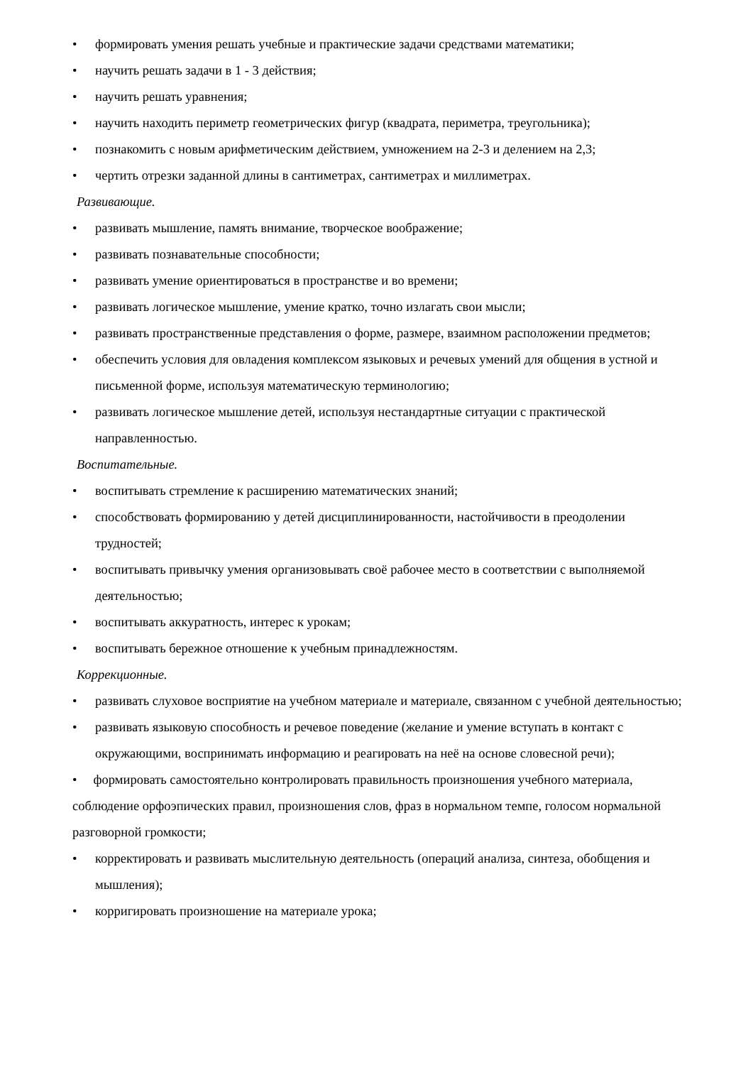• формировать умения решать учебные и практические задачи средствами математики;
• научить решать задачи в 1 - 3 действия;
• научить решать уравнения;
• научить находить периметр геометрических фигур (квадрата, периметра, треугольника);
• познакомить с новым арифметическим действием, умножением на 2-3 и делением на 2,3;
• чертить отрезки заданной длины в сантиметрах, сантиметрах и миллиметрах.
Развивающие.
• развивать мышление, память внимание, творческое воображение;
• развивать познавательные способности;
• развивать умение ориентироваться в пространстве и во времени;
• развивать логическое мышление, умение кратко, точно излагать свои мысли;
• развивать пространственные представления о форме, размере, взаимном расположении предметов;
• обеспечить условия для овладения комплексом языковых и речевых умений для общения в устной и письменной форме, используя математическую терминологию;
• развивать логическое мышление детей, используя нестандартные ситуации с практической направленностью.
Воспитательные.
• воспитывать стремление к расширению математических знаний;
• способствовать формированию у детей дисциплинированности, настойчивости в преодолении трудностей;
• воспитывать привычку умения организовывать своё рабочее место в соответствии с выполняемой деятельностью;
• воспитывать аккуратность, интерес к урокам;
• воспитывать бережное отношение к учебным принадлежностям.
Коррекционные.
• развивать слуховое восприятие на учебном материале и материале, связанном с учебной деятельностью;
• развивать языковую способность и речевое поведение (желание и умение вступать в контакт с окружающими, воспринимать информацию и реагировать на неё на основе словесной речи);
• формировать самостоятельно контролировать правильность произношения учебного материала, соблюдение орфоэпических правил, произношения слов, фраз в нормальном темпе, голосом нормальной разговорной громкости;
• корректировать и развивать мыслительную деятельность (операций анализа, синтеза, обобщения и мышления);
• корригировать произношение на материале урока;